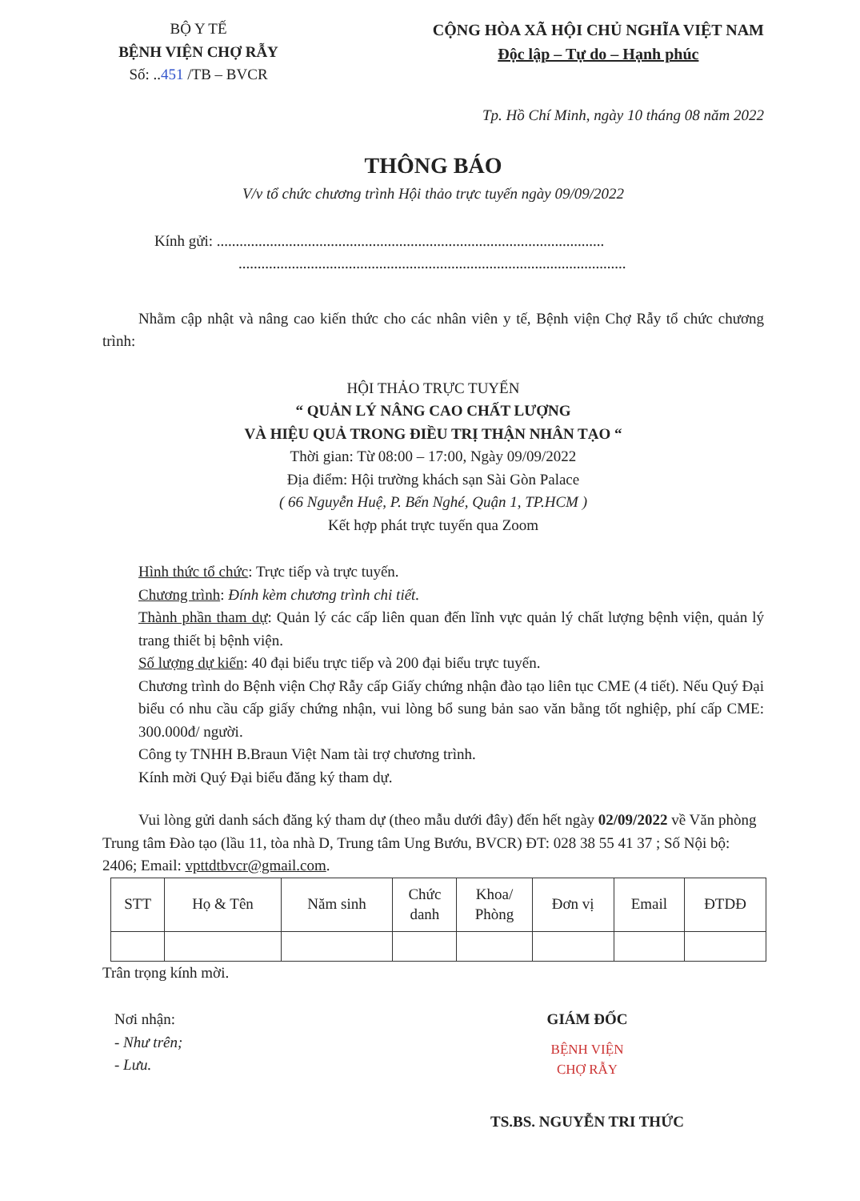BỘ Y TẾ
BỆNH VIỆN CHỢ RẪY
Số: ..451 /TB – BVCR
CỘNG HÒA XÃ HỘI CHỦ NGHĨA VIỆT NAM
Độc lập – Tự do – Hạnh phúc
Tp. Hồ Chí Minh, ngày 10 tháng 08 năm 2022
THÔNG BÁO
V/v tổ chức chương trình Hội thảo trực tuyến ngày 09/09/2022
Kính gửi: ......................................................................................................
......................................................................................................
Nhằm cập nhật và nâng cao kiến thức cho các nhân viên y tế, Bệnh viện Chợ Rẫy tổ chức chương trình:
HỘI THẢO TRỰC TUYẾN
“ QUẢN LÝ NÂNG CAO CHẤT LƯỢNG
VÀ HIỆU QUẢ TRONG ĐIỀU TRỊ THẬN NHÂN TẠO “
Thời gian: Từ 08:00 – 17:00, Ngày 09/09/2022
Địa điểm: Hội trường khách sạn Sài Gòn Palace
( 66 Nguyễn Huệ, P. Bến Nghé, Quận 1, TP.HCM )
Kết hợp phát trực tuyến qua Zoom
Hình thức tổ chức: Trực tiếp và trực tuyến.
Chương trình: Đính kèm chương trình chi tiết.
Thành phần tham dự: Quản lý các cấp liên quan đến lĩnh vực quản lý chất lượng bệnh viện, quản lý trang thiết bị bệnh viện.
Số lượng dự kiến: 40 đại biểu trực tiếp và 200 đại biểu trực tuyến.
Chương trình do Bệnh viện Chợ Rẫy cấp Giấy chứng nhận đào tạo liên tục CME (4 tiết). Nếu Quý Đại biểu có nhu cầu cấp giấy chứng nhận, vui lòng bổ sung bản sao văn bằng tốt nghiệp, phí cấp CME: 300.000đ/ người.
Công ty TNHH B.Braun Việt Nam tài trợ chương trình.
Kính mời Quý Đại biểu đăng ký tham dự.
Vui lòng gửi danh sách đăng ký tham dự (theo mẫu dưới đây) đến hết ngày 02/09/2022 về Văn phòng Trung tâm Đào tạo (lầu 11, tòa nhà D, Trung tâm Ung Bướu, BVCR) ĐT: 028 38 55 41 37 ; Số Nội bộ: 2406; Email: vpttdtbvcr@gmail.com.
| STT | Họ & Tên | Năm sinh | Chức danh | Khoa/ Phòng | Đơn vị | Email | ĐTDĐ |
Trân trọng kính mời.
Nơi nhận:
- Như trên;
- Lưu.
GIÁM ĐỐC
BỆNH VIỆN
CHỢ RẪY
TS.BS. NGUYỄN TRI THỨC